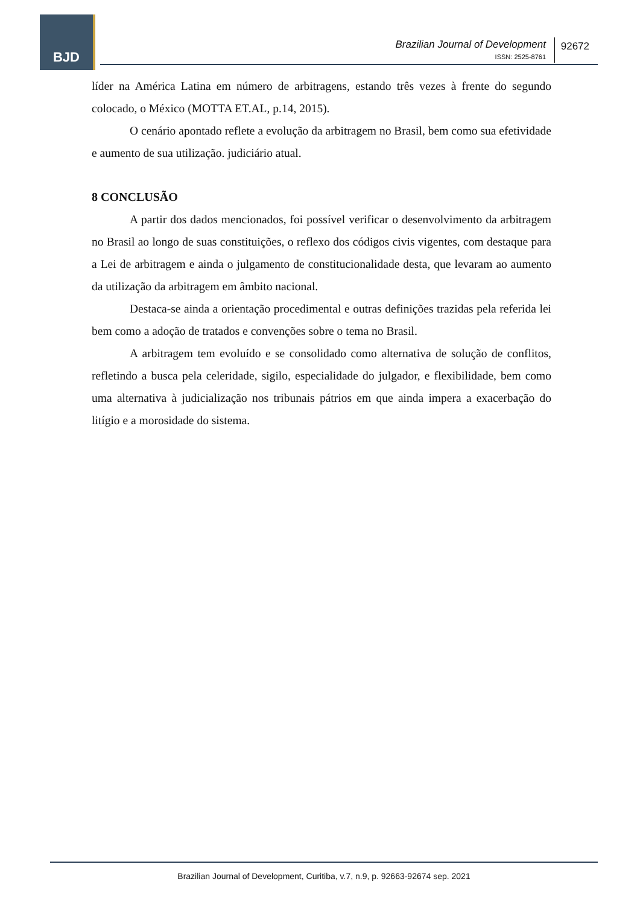BJD
Brazilian Journal of Development
ISSN: 2525-8761
92672
líder na América Latina em número de arbitragens, estando três vezes à frente do segundo colocado, o México (MOTTA ET.AL, p.14, 2015).
O cenário apontado reflete a evolução da arbitragem no Brasil, bem como sua efetividade e aumento de sua utilização. judiciário atual.
8 CONCLUSÃO
A partir dos dados mencionados, foi possível verificar o desenvolvimento da arbitragem no Brasil ao longo de suas constituições, o reflexo dos códigos civis vigentes, com destaque para a Lei de arbitragem e ainda o julgamento de constitucionalidade desta, que levaram ao aumento da utilização da arbitragem em âmbito nacional.
Destaca-se ainda a orientação procedimental e outras definições trazidas pela referida lei bem como a adoção de tratados e convenções sobre o tema no Brasil.
A arbitragem tem evoluído e se consolidado como alternativa de solução de conflitos, refletindo a busca pela celeridade, sigilo, especialidade do julgador, e flexibilidade, bem como uma alternativa à judicialização nos tribunais pátrios em que ainda impera a exacerbação do litígio e a morosidade do sistema.
Brazilian Journal of Development, Curitiba, v.7, n.9, p. 92663-92674 sep. 2021